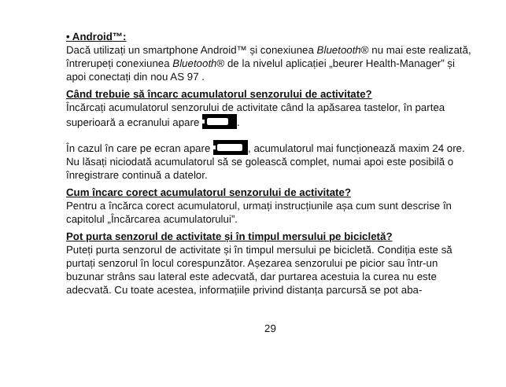• Android™:
Dacă utilizați un smartphone Android™ și conexiunea Bluetooth® nu mai este realizată, întrerupeți conexiunea Bluetooth® de la nivelul aplicației „beurer Health-Manager” și apoi conectați din nou AS 97 .
Când trebuie să încarc acumulatorul senzorului de activitate?
Încărcați acumulatorul senzorului de activitate când la apăsarea tastelor, în partea superioară a ecranului apare .
În cazul în care pe ecran apare , acumulatorul mai funcționează maxim 24 ore. Nu lăsați niciodată acumulatorul să se golească complet, numai apoi este posibilă o înregistrare continuă a datelor.
Cum încarc corect acumulatorul senzorului de activitate?
Pentru a încărca corect acumulatorul, urmați instrucțiunile așa cum sunt descrise în capitolul „Încărcarea acumulatorului”.
Pot purta senzorul de activitate și în timpul mersului pe bicicletă?
Puteți purta senzorul de activitate și în timpul mersului pe bicicletă. Condiția este să purtați senzorul în locul corespunzător. Așezarea senzorului pe picior sau într-un buzunar strâns sau lateral este adecvată, dar purtarea acestuia la curea nu este adecvată. Cu toate acestea, informațiile privind distanța parcursă se pot aba-
29